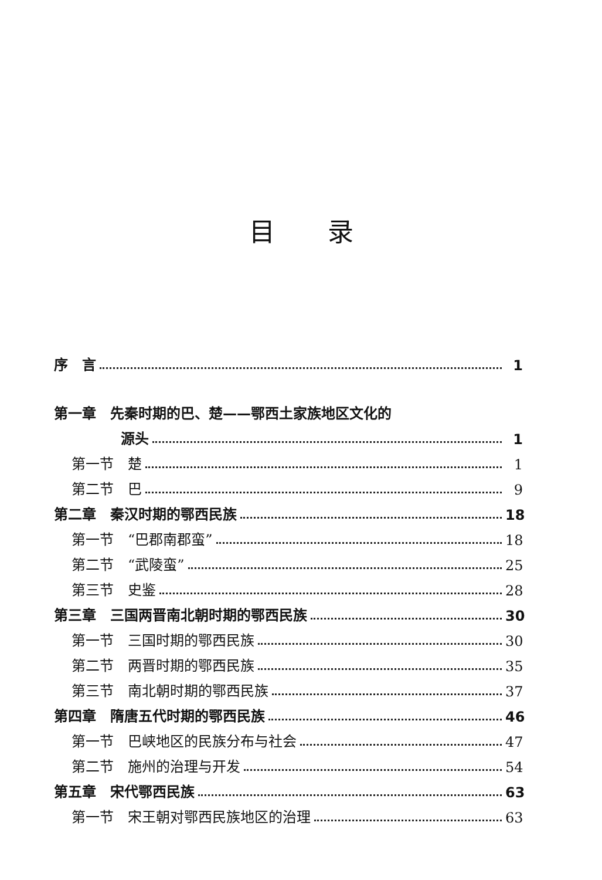目录
序　言 1
第一章　先秦时期的巴、楚——鄂西土家族地区文化的
源头 1
第一节　楚 1
第二节　巴 9
第二章　秦汉时期的鄂西民族 18
第一节　“巴郡南郡蛮” 18
第二节　“武陵蛮” 25
第三节　史鉴 28
第三章　三国两晋南北朝时期的鄂西民族 30
第一节　三国时期的鄂西民族 30
第二节　两晋时期的鄂西民族 35
第三节　南北朝时期的鄂西民族 37
第四章　隋唐五代时期的鄂西民族 46
第一节　巴峡地区的民族分布与社会 47
第二节　施州的治理与开发 54
第五章　宋代鄂西民族 63
第一节　宋王朝对鄂西民族地区的治理 63